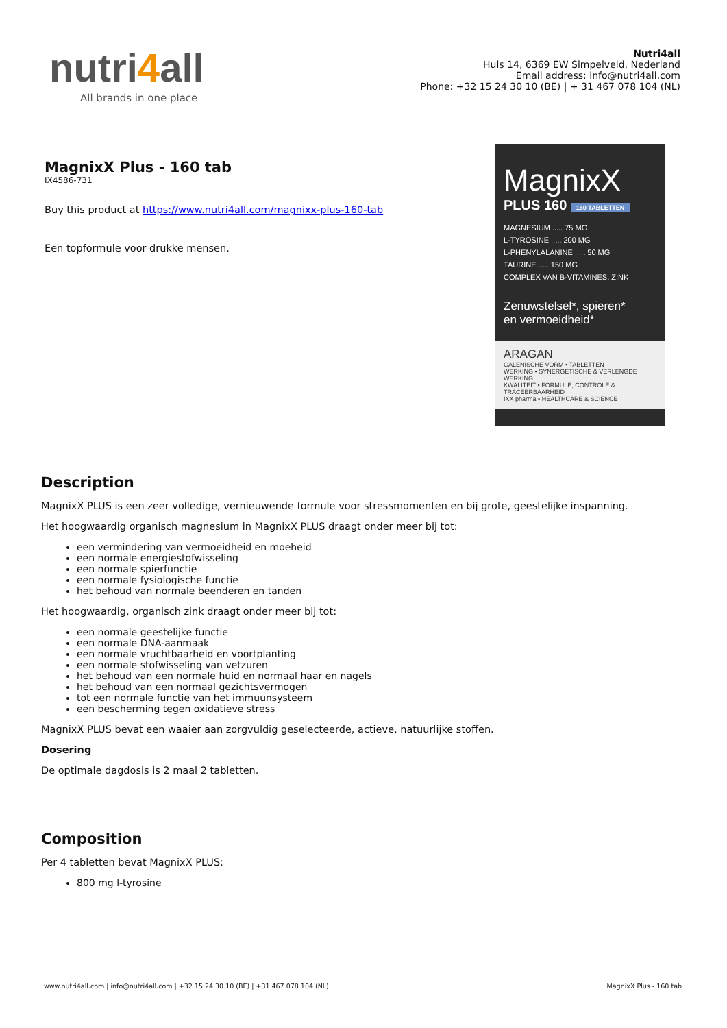nutri4all
All brands in one place
Nutri4all
Huls 14, 6369 EW Simpelveld, Nederland
Email address: info@nutri4all.com
Phone: +32 15 24 30 10 (BE) | + 31 467 078 104 (NL)
MagnixX Plus - 160 tab
IX4586-731
Buy this product at https://www.nutri4all.com/magnixx-plus-160-tab
Een topformule voor drukke mensen.
MagnixX
PLUS 160 160 TABLETTEN
MAGNESIUM ..... 75 MG
L-TYROSINE ..... 200 MG
L-PHENYLALANINE ..... 50 MG
TAURINE ..... 150 MG
COMPLEX VAN B-VITAMINES, ZINK
Zenuwstelsel*, spieren*
en vermoeidheid*
ARAGAN
GALENISCHE VORM • TABLETTEN
WERKING • SYNERGETISCHE & VERLENGDE WERKING
KWALITEIT • FORMULE, CONTROLE & TRACEERBAARHEID
IXX pharma • HEALTHCARE & SCIENCE
Description
MagnixX PLUS is een zeer volledige, vernieuwende formule voor stressmomenten en bij grote, geestelijke inspanning.
Het hoogwaardig organisch magnesium in MagnixX PLUS draagt onder meer bij tot:
een vermindering van vermoeidheid en moeheid
een normale energiestofwisseling
een normale spierfunctie
een normale fysiologische functie
het behoud van normale beenderen en tanden
Het hoogwaardig, organisch zink draagt onder meer bij tot:
een normale geestelijke functie
een normale DNA-aanmaak
een normale vruchtbaarheid en voortplanting
een normale stofwisseling van vetzuren
het behoud van een normale huid en normaal haar en nagels
het behoud van een normaal gezichtsvermogen
tot een normale functie van het immuunsysteem
een bescherming tegen oxidatieve stress
MagnixX PLUS bevat een waaier aan zorgvuldig geselecteerde, actieve, natuurlijke stoffen.
Dosering
De optimale dagdosis is 2 maal 2 tabletten.
Composition
Per 4 tabletten bevat MagnixX PLUS:
800 mg l-tyrosine
www.nutri4all.com | info@nutri4all.com | +32 15 24 30 10 (BE) | +31 467 078 104 (NL) MagnixX Plus - 160 tab